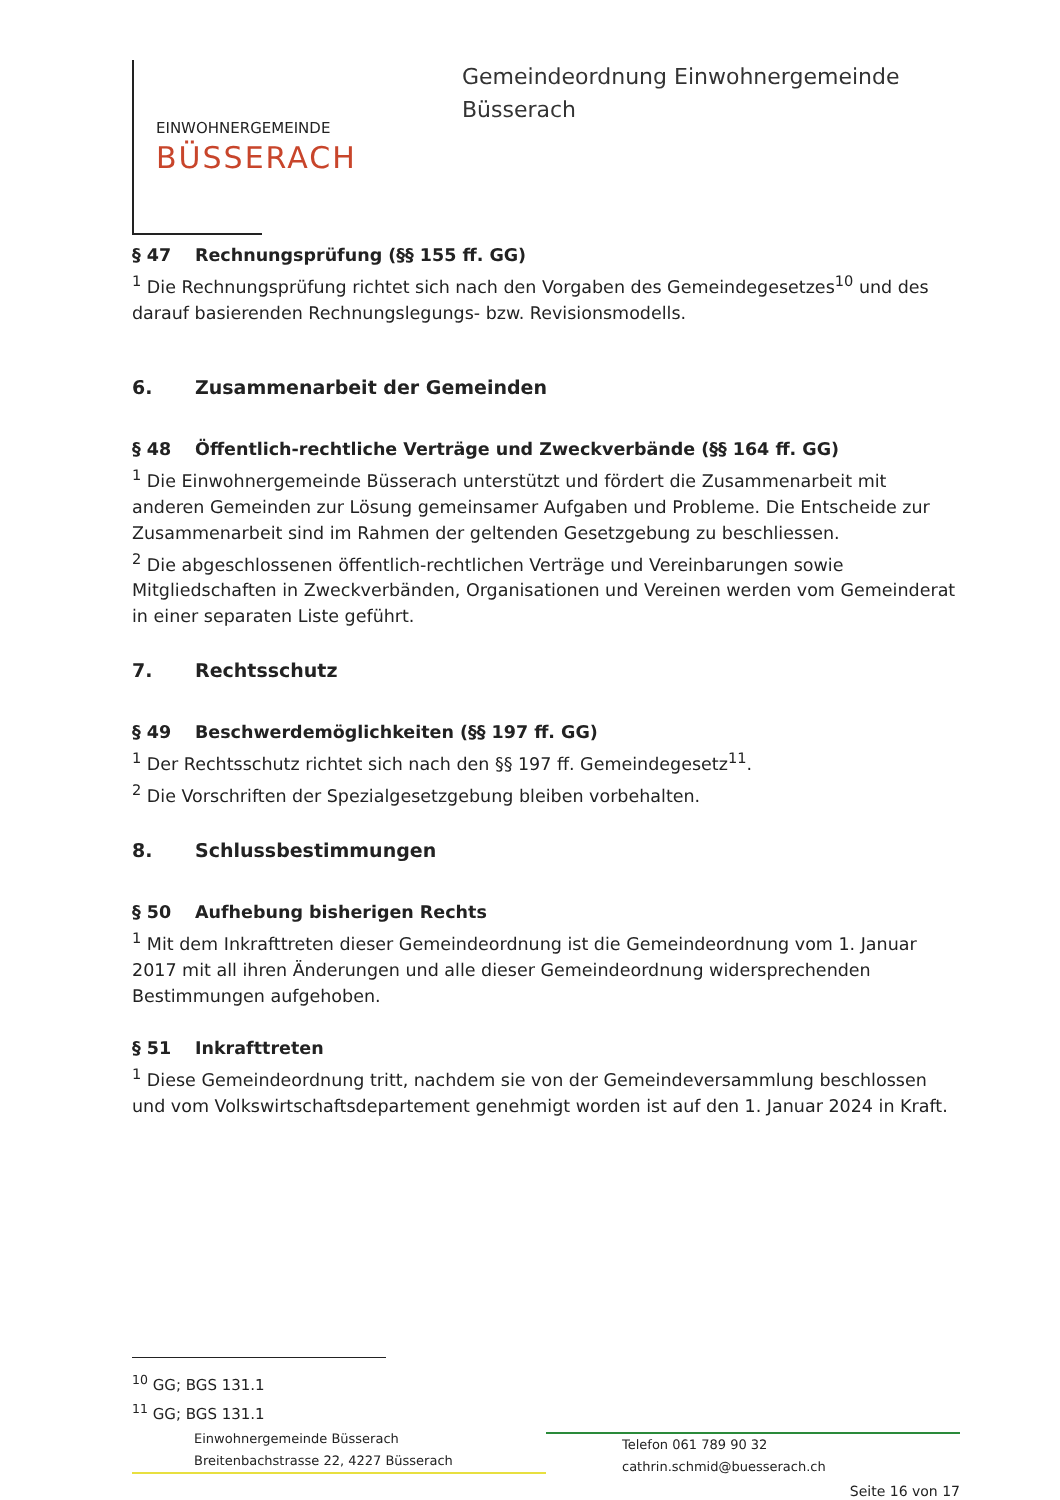EINWOHNERGEMEINDE
BÜSSERACH
Gemeindeordnung Einwohnergemeinde
Büsserach
§ 47 Rechnungsprüfung (§§ 155 ff. GG)
<sup>1</sup> Die Rechnungsprüfung richtet sich nach den Vorgaben des Gemeindegesetzes<sup>10</sup> und des darauf basierenden Rechnungslegungs- bzw. Revisionsmodells.
6. Zusammenarbeit der Gemeinden
§ 48 Öffentlich-rechtliche Verträge und Zweckverbände (§§ 164 ff. GG)
<sup>1</sup> Die Einwohnergemeinde Büsserach unterstützt und fördert die Zusammenarbeit mit anderen Gemeinden zur Lösung gemeinsamer Aufgaben und Probleme. Die Entscheide zur Zusammenarbeit sind im Rahmen der geltenden Gesetzgebung zu beschliessen.
<sup>2</sup> Die abgeschlossenen öffentlich-rechtlichen Verträge und Vereinbarungen sowie Mitgliedschaften in Zweckverbänden, Organisationen und Vereinen werden vom Gemeinderat in einer separaten Liste geführt.
7. Rechtsschutz
§ 49 Beschwerdemöglichkeiten (§§ 197 ff. GG)
<sup>1</sup> Der Rechtsschutz richtet sich nach den §§ 197 ff. Gemeindegesetz<sup>11</sup>.
<sup>2</sup> Die Vorschriften der Spezialgesetzgebung bleiben vorbehalten.
8. Schlussbestimmungen
§ 50 Aufhebung bisherigen Rechts
<sup>1</sup> Mit dem Inkrafttreten dieser Gemeindeordnung ist die Gemeindeordnung vom 1. Januar 2017 mit all ihren Änderungen und alle dieser Gemeindeordnung widersprechenden Bestimmungen aufgehoben.
§ 51 Inkrafttreten
<sup>1</sup> Diese Gemeindeordnung tritt, nachdem sie von der Gemeindeversammlung beschlossen und vom Volkswirtschaftsdepartement genehmigt worden ist auf den 1. Januar 2024 in Kraft.
<sup>10</sup> GG; BGS 131.1
<sup>11</sup> GG; BGS 131.1
Einwohnergemeinde Büsserach
Breitenbachstrasse 22, 4227 Büsserach
Telefon 061 789 90 32
cathrin.schmid@buesserach.ch
Seite 16 von 17